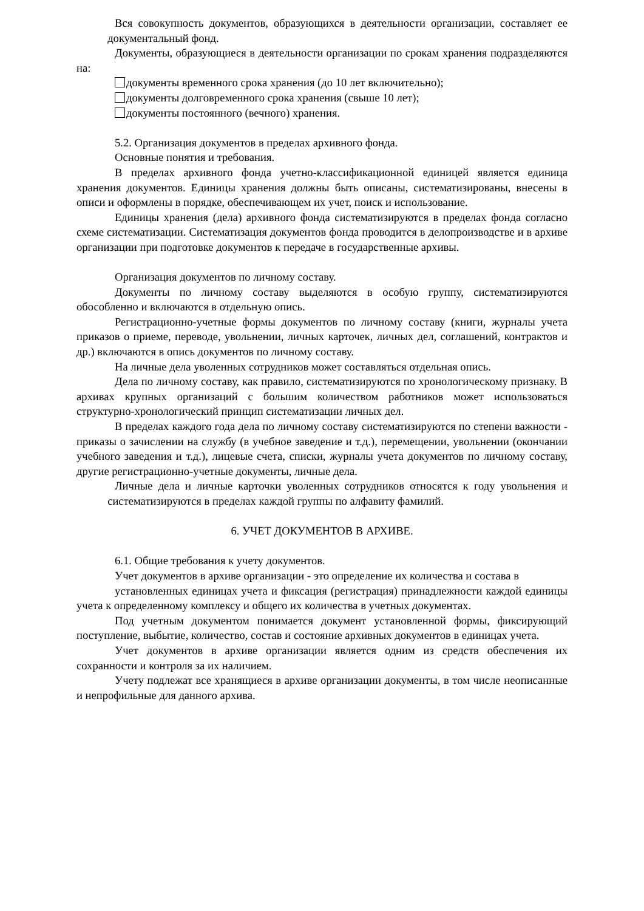Вся совокупность документов, образующихся в деятельности организации, составляет ее документальный фонд.
Документы, образующиеся в деятельности организации по срокам хранения подразделяются на:
документы временного срока хранения (до 10 лет включительно);
документы долговременного срока хранения (свыше 10 лет);
документы постоянного (вечного) хранения.
5.2. Организация документов в пределах архивного фонда.
Основные понятия и требования.
В пределах архивного фонда учетно-классификационной единицей является единица хранения документов. Единицы хранения должны быть описаны, систематизированы, внесены в описи и оформлены в порядке, обеспечивающем их учет, поиск и использование.
Единицы хранения (дела) архивного фонда систематизируются в пределах фонда согласно схеме систематизации. Систематизация документов фонда проводится в делопроизводстве и в архиве организации при подготовке документов к передаче в государственные архивы.
Организация документов по личному составу.
Документы по личному составу выделяются в особую группу, систематизируются обособленно и включаются в отдельную опись.
Регистрационно-учетные формы документов по личному составу (книги, журналы учета приказов о приеме, переводе, увольнении, личных карточек, личных дел, соглашений, контрактов и др.) включаются в опись документов по личному составу.
На личные дела уволенных сотрудников может составляться отдельная опись.
Дела по личному составу, как правило, систематизируются по хронологическому признаку. В архивах крупных организаций с большим количеством работников может использоваться структурно-хронологический принцип систематизации личных дел.
В пределах каждого года дела по личному составу систематизируются по степени важности - приказы о зачислении на службу (в учебное заведение и т.д.), перемещении, увольнении (окончании учебного заведения и т.д.), лицевые счета, списки, журналы учета документов по личному составу, другие регистрационно-учетные документы, личные дела.
Личные дела и личные карточки уволенных сотрудников относятся к году увольнения и систематизируются в пределах каждой группы по алфавиту фамилий.
6. УЧЕТ ДОКУМЕНТОВ В АРХИВЕ.
6.1. Общие требования к учету документов.
Учет документов в архиве организации - это определение их количества и состава в
установленных единицах учета и фиксация (регистрация) принадлежности каждой единицы учета к определенному комплексу и общего их количества в учетных документах.
Под учетным документом понимается документ установленной формы, фиксирующий поступление, выбытие, количество, состав и состояние архивных документов в единицах учета.
Учет документов в архиве организации является одним из средств обеспечения их сохранности и контроля за их наличием.
Учету подлежат все хранящиеся в архиве организации документы, в том числе неописанные и непрофильные для данного архива.